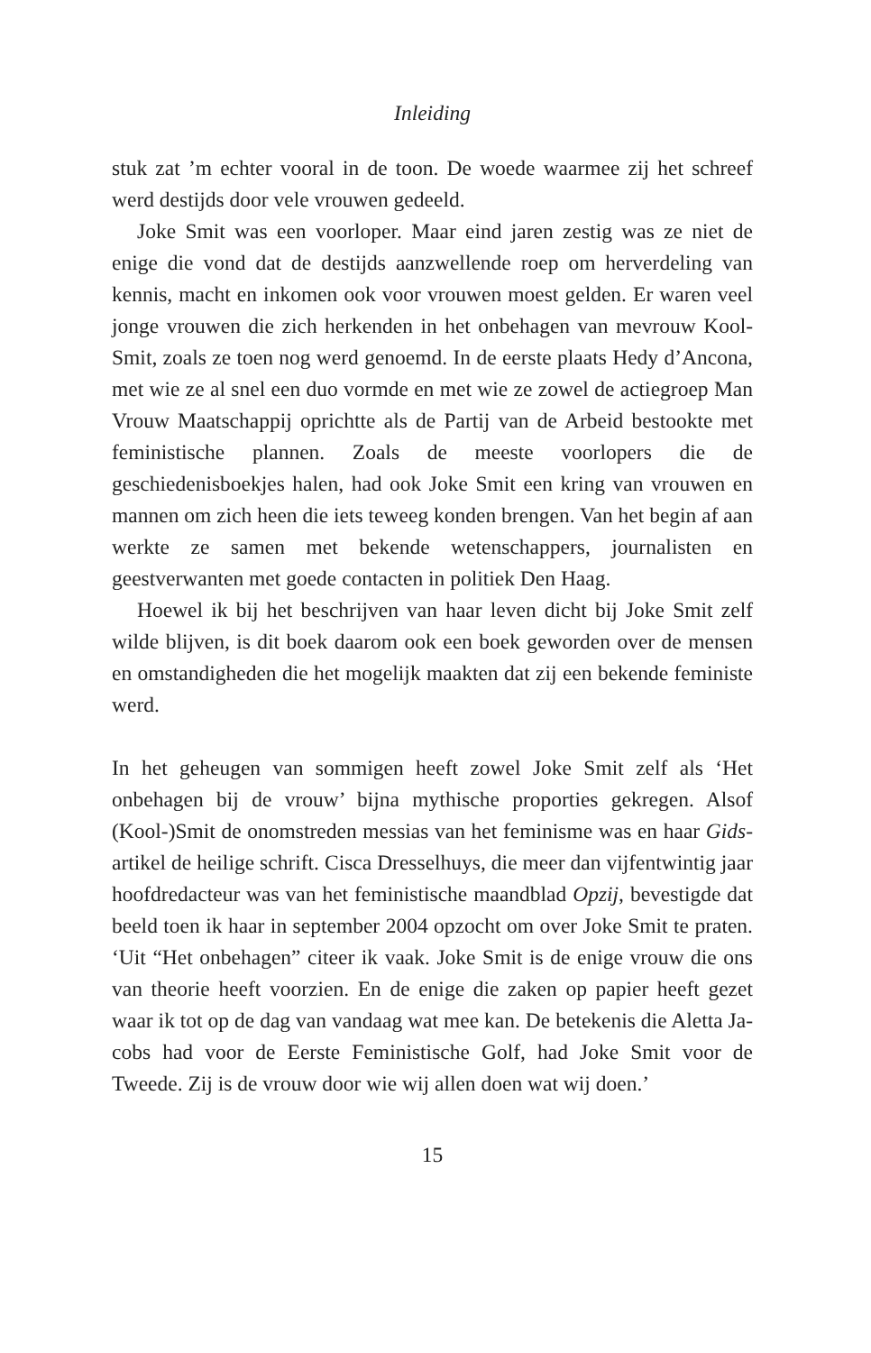Inleiding
stuk zat ’m echter vooral in de toon. De woede waarmee zij het schreef werd destijds door vele vrouwen gedeeld.
Joke Smit was een voorloper. Maar eind jaren zestig was ze niet de enige die vond dat de destijds aanzwellende roep om herverdeling van kennis, macht en inkomen ook voor vrouwen moest gelden. Er waren veel jonge vrouwen die zich herkenden in het onbehagen van mevrouw Kool-Smit, zoals ze toen nog werd genoemd. In de eerste plaats Hedy d’Ancona, met wie ze al snel een duo vormde en met wie ze zowel de actiegroep Man Vrouw Maatschappij opricht­te als de Partij van de Arbeid bestookte met feministische plannen. Zoals de meeste voorlopers die de geschiedenisboekjes halen, had ook Joke Smit een kring van vrouwen en mannen om zich heen die iets teweeg konden brengen. Van het begin af aan werkte ze samen met bekende wetenschappers, journalisten en geestverwanten met goede contacten in politiek Den Haag.
Hoewel ik bij het beschrijven van haar leven dicht bij Joke Smit zelf wilde blijven, is dit boek daarom ook een boek geworden over de mensen en omstandigheden die het mogelijk maakten dat zij een bekende feministe werd.
In het geheugen van sommigen heeft zowel Joke Smit zelf als ‘Het onbehagen bij de vrouw’ bijna mythische proporties gekregen. Alsof (Kool-)Smit de onomstreden messias van het feminisme was en haar Gids-artikel de heilige schrift. Cisca Dresselhuys, die meer dan vijfentwintig jaar hoofdredacteur was van het feministische maandblad Opzij, bevestigde dat beeld toen ik haar in september 2004 opzocht om over Joke Smit te praten. ‘Uit “Het onbehagen” citeer ik vaak. Joke Smit is de enige vrouw die ons van theorie heeft voorzien. En de enige die zaken op papier heeft gezet waar ik tot op de dag van vandaag wat mee kan. De betekenis die Aletta Ja­cobs had voor de Eerste Feministische Golf, had Joke Smit voor de Tweede. Zij is de vrouw door wie wij allen doen wat wij doen.’
15